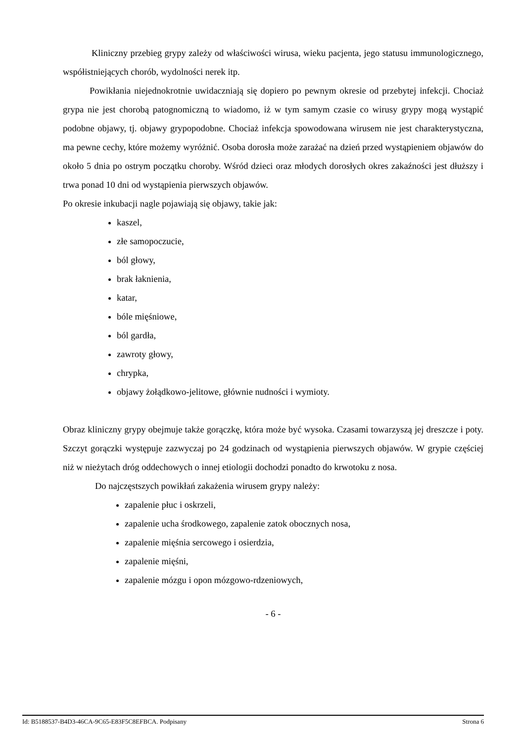Kliniczny przebieg grypy zależy od właściwości wirusa, wieku pacjenta, jego statusu immunologicznego, współistniejących chorób, wydolności nerek itp.
Powikłania niejednokrotnie uwidaczniają się dopiero po pewnym okresie od przebytej infekcji. Chociaż grypa nie jest chorobą patognomiczną to wiadomo, iż w tym samym czasie co wirusy grypy mogą wystąpić podobne objawy, tj. objawy grypopodobne. Chociaż infekcja spowodowana wirusem nie jest charakterystyczna, ma pewne cechy, które możemy wyróżnić. Osoba dorosła może zarażać na dzień przed wystąpieniem objawów do około 5 dnia po ostrym początku choroby. Wśród dzieci oraz młodych dorosłych okres zakaźności jest dłuższy i trwa ponad 10 dni od wystąpienia pierwszych objawów.
Po okresie inkubacji nagle pojawiają się objawy, takie jak:
kaszel,
złe samopoczucie,
ból głowy,
brak łaknienia,
katar,
bóle mięśniowe,
ból gardła,
zawroty głowy,
chrypka,
objawy żołądkowo-jelitowe, głównie nudności i wymioty.
Obraz kliniczny grypy obejmuje także gorączkę, która może być wysoka. Czasami towarzyszą jej dreszcze i poty. Szczyt gorączki występuje zazwyczaj po 24 godzinach od wystąpienia pierwszych objawów. W grypie częściej niż w nieżytach dróg oddechowych o innej etiologii dochodzi ponadto do krwotoku z nosa.
Do najczęstszych powikłań zakażenia wirusem grypy należy:
zapalenie płuc i oskrzeli,
zapalenie ucha środkowego, zapalenie zatok obocznych nosa,
zapalenie mięśnia sercowego i osierdzia,
zapalenie mięśni,
zapalenie mózgu i opon mózgowo-rdzeniowych,
- 6 -
Id: B5188537-B4D3-46CA-9C65-E83F5C8EFBCA. Podpisany Strona 6